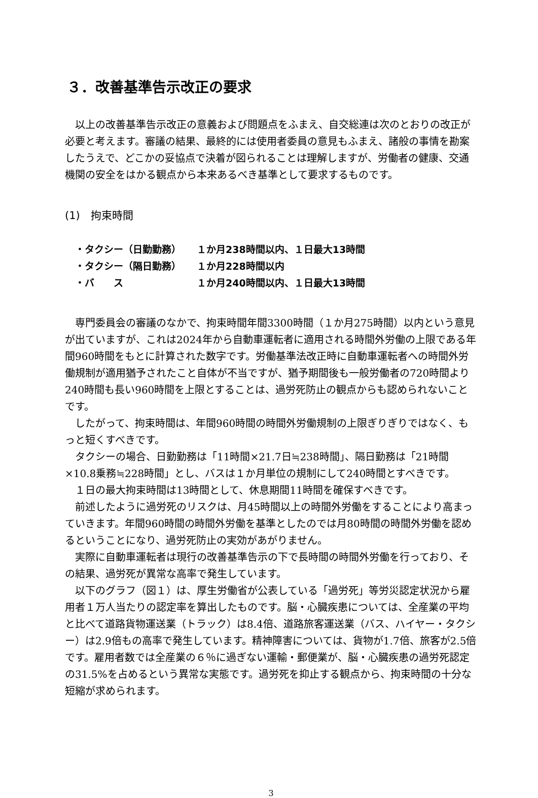３．改善基準告示改正の要求
以上の改善基準告示改正の意義および問題点をふまえ、自交総連は次のとおりの改正が必要と考えます。審議の結果、最終的には使用者委員の意見もふまえ、諸般の事情を勘案したうえで、どこかの妥協点で決着が図られることは理解しますが、労働者の健康、交通機関の安全をはかる観点から本来あるべき基準として要求するものです。
(1)　拘束時間
| ・タクシー（日勤勤務） | １か月238時間以内、１日最大13時間 |
| ・タクシー（隔日勤務） | １か月228時間以内 |
| ・バ ス | １か月240時間以内、１日最大13時間 |
専門委員会の審議のなかで、拘束時間年間3300時間（１か月275時間）以内という意見が出ていますが、これは2024年から自動車運転者に適用される時間外労働の上限である年間960時間をもとに計算された数字です。労働基準法改正時に自動車運転者への時間外労働規制が適用猶予されたこと自体が不当ですが、猶予期間後も一般労働者の720時間より240時間も長い960時間を上限とすることは、過労死防止の観点からも認められないことです。
したがって、拘束時間は、年間960時間の時間外労働規制の上限ぎりぎりではなく、もっと短くすべきです。
タクシーの場合、日勤勤務は「11時間×21.7日≒238時間」、隔日勤務は「21時間×10.8乗務≒228時間」とし、バスは１か月単位の規制にして240時間とすべきです。
１日の最大拘束時間は13時間として、休息期間11時間を確保すべきです。
前述したように過労死のリスクは、月45時間以上の時間外労働をすることにより高まっていきます。年間960時間の時間外労働を基準としたのでは月80時間の時間外労働を認めるということになり、過労死防止の実効があがりません。
実際に自動車運転者は現行の改善基準告示の下で長時間の時間外労働を行っており、その結果、過労死が異常な高率で発生しています。
以下のグラフ（図１）は、厚生労働省が公表している「過労死」等労災認定状況から雇用者１万人当たりの認定率を算出したものです。脳・心臓疾患については、全産業の平均と比べて道路貨物運送業（トラック）は8.4倍、道路旅客運送業（バス、ハイヤー・タクシー）は2.9倍もの高率で発生しています。精神障害については、貨物が1.7倍、旅客が2.5倍です。雇用者数では全産業の６％に過ぎない運輸・郵便業が、脳・心臓疾患の過労死認定の31.5%を占めるという異常な実態です。過労死を抑止する観点から、拘束時間の十分な短縮が求められます。
3